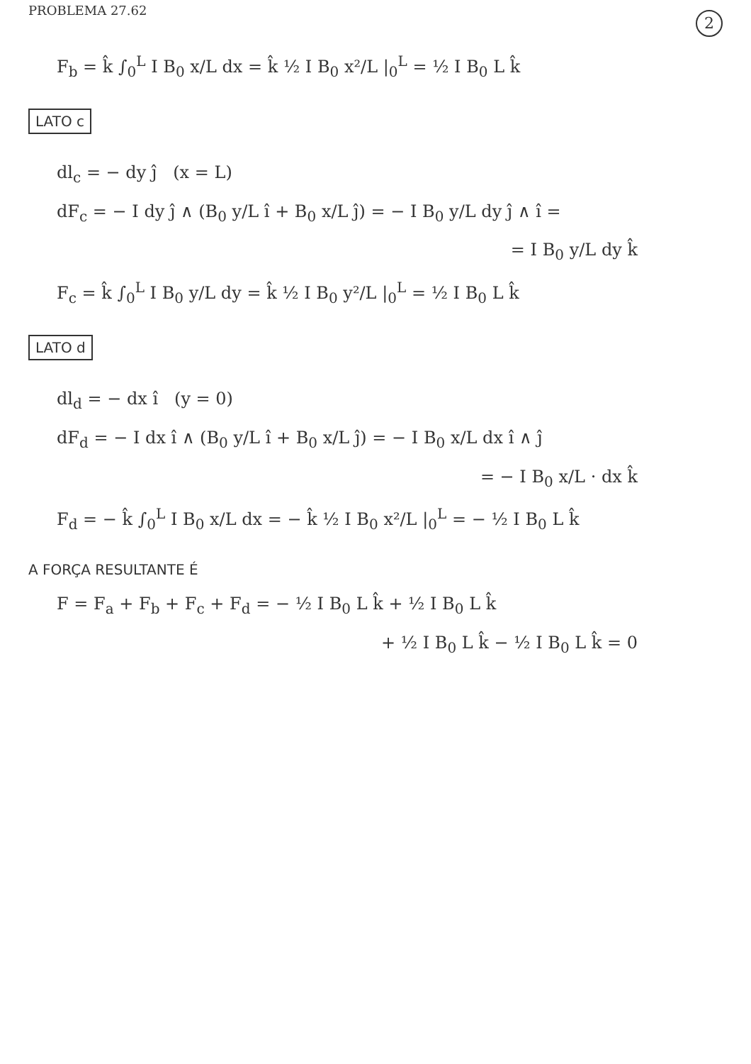PROBLEMA 27.62 2
F<sub>b</sub> = k̂ ∫<sub>0</sub><sup>L</sup> I B<sub>0</sub> x/L dx = k̂ ½ I B<sub>0</sub> x²/L |<sub>0</sub><sup>L</sup> = ½ I B<sub>0</sub> L k̂
LATO c
dl<sub>c</sub> = − dy ĵ (x = L)
dF<sub>c</sub> = − I dy ĵ ∧ (B<sub>0</sub> y/L î + B<sub>0</sub> x/L ĵ) = − I B<sub>0</sub> y/L dy ĵ ∧ î =
= I B<sub>0</sub> y/L dy k̂
F<sub>c</sub> = k̂ ∫<sub>0</sub><sup>L</sup> I B<sub>0</sub> y/L dy = k̂ ½ I B<sub>0</sub> y²/L |<sub>0</sub><sup>L</sup> = ½ I B<sub>0</sub> L k̂
LATO d
dl<sub>d</sub> = − dx î (y = 0)
dF<sub>d</sub> = − I dx î ∧ (B<sub>0</sub> y/L î + B<sub>0</sub> x/L ĵ) = − I B<sub>0</sub> x/L dx î ∧ ĵ
= − I B<sub>0</sub> x/L · dx k̂
F<sub>d</sub> = − k̂ ∫<sub>0</sub><sup>L</sup> I B<sub>0</sub> x/L dx = − k̂ ½ I B<sub>0</sub> x²/L |<sub>0</sub><sup>L</sup> = − ½ I B<sub>0</sub> L k̂
A FORÇA RESULTANTE É
F = F<sub>a</sub> + F<sub>b</sub> + F<sub>c</sub> + F<sub>d</sub> = − ½ I B<sub>0</sub> L k̂ + ½ I B<sub>0</sub> L k̂
+ ½ I B<sub>0</sub> L k̂ − ½ I B<sub>0</sub> L k̂ = 0